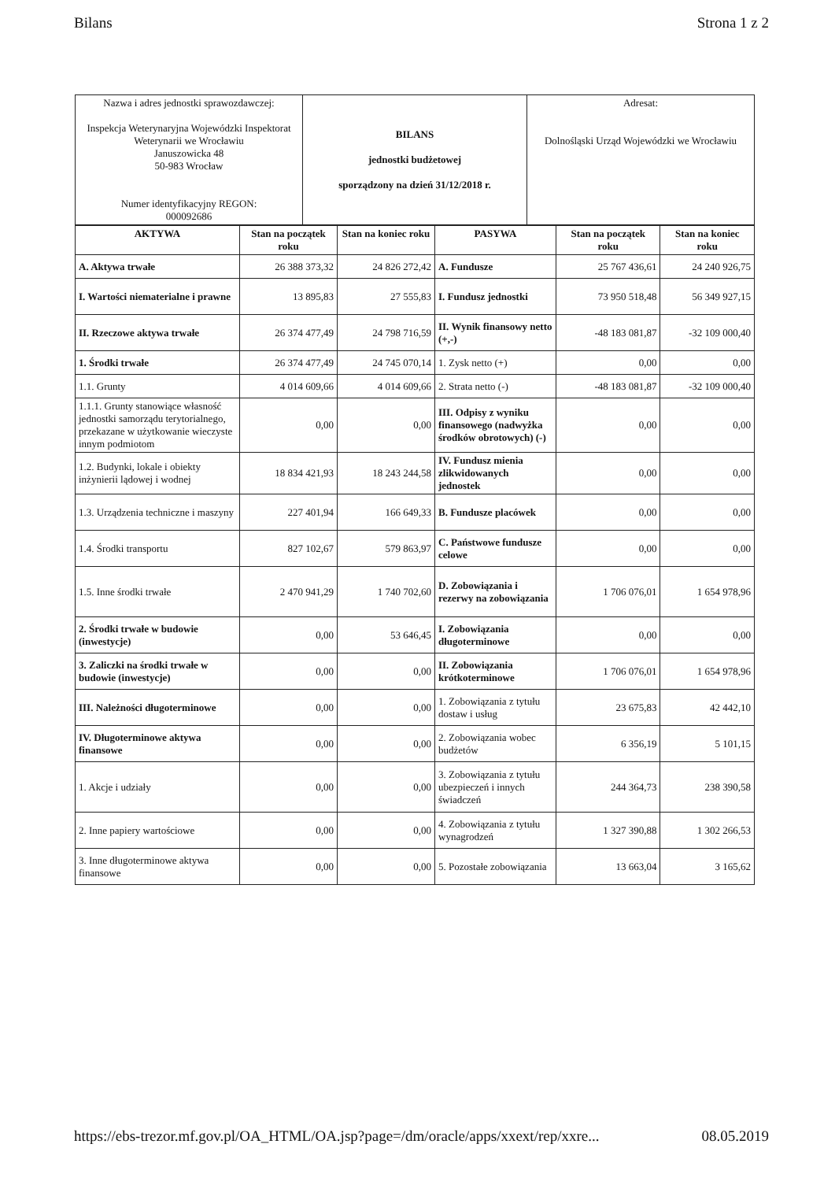Bilans Strona 1 z 2
| Nazwa i adres jednostki sprawozdawczej: Inspekcja Weterynaryjna Wojewódzki Inspektorat Weterynarii we Wrocławiu Januszowicka 48 50-983 Wrocław Numer identyfikacyjny REGON: 000092686 | BILANS jednostki budżetowej sporządzony na dzień 31/12/2018 r. | Adresat: Dolnośląski Urząd Wojewódzki we Wrocławiu |
| AKTYWA | Stan na początek roku | Stan na koniec roku | PASYWA | Stan na początek roku | Stan na koniec roku |
| --- | --- | --- | --- | --- | --- |
| A. Aktywa trwałe | 26 388 373,32 | 24 826 272,42 | A. Fundusze | 25 767 436,61 | 24 240 926,75 |
| I. Wartości niematerialne i prawne | 13 895,83 | 27 555,83 | I. Fundusz jednostki | 73 950 518,48 | 56 349 927,15 |
| II. Rzeczowe aktywa trwałe | 26 374 477,49 | 24 798 716,59 | II. Wynik finansowy netto (+,-) | -48 183 081,87 | -32 109 000,40 |
| 1. Środki trwałe | 26 374 477,49 | 24 745 070,14 | 1. Zysk netto (+) | 0,00 | 0,00 |
| 1.1. Grunty | 4 014 609,66 | 4 014 609,66 | 2. Strata netto (-) | -48 183 081,87 | -32 109 000,40 |
| 1.1.1. Grunty stanowiące własność jednostki samorządu terytorialnego, przekazane w użytkowanie wieczyste innym podmiotom | 0,00 | 0,00 | III. Odpisy z wyniku finansowego (nadwyżka środków obrotowych) (-) | 0,00 | 0,00 |
| 1.2. Budynki, lokale i obiekty inżynierii lądowej i wodnej | 18 834 421,93 | 18 243 244,58 | IV. Fundusz mienia zlikwidowanych jednostek | 0,00 | 0,00 |
| 1.3. Urządzenia techniczne i maszyny | 227 401,94 | 166 649,33 | B. Fundusze placówek | 0,00 | 0,00 |
| 1.4. Środki transportu | 827 102,67 | 579 863,97 | C. Państwowe fundusze celowe | 0,00 | 0,00 |
| 1.5. Inne środki trwałe | 2 470 941,29 | 1 740 702,60 | D. Zobowiązania i rezerwy na zobowiązania | 1 706 076,01 | 1 654 978,96 |
| 2. Środki trwałe w budowie (inwestycje) | 0,00 | 53 646,45 | I. Zobowiązania długoterminowe | 0,00 | 0,00 |
| 3. Zaliczki na środki trwałe w budowie (inwestycje) | 0,00 | 0,00 | II. Zobowiązania krótkoterminowe | 1 706 076,01 | 1 654 978,96 |
| III. Należności długoterminowe | 0,00 | 0,00 | 1. Zobowiązania z tytułu dostaw i usług | 23 675,83 | 42 442,10 |
| IV. Długoterminowe aktywa finansowe | 0,00 | 0,00 | 2. Zobowiązania wobec budżetów | 6 356,19 | 5 101,15 |
| 1. Akcje i udziały | 0,00 | 0,00 | 3. Zobowiązania z tytułu ubezpieczeń i innych świadczeń | 244 364,73 | 238 390,58 |
| 2. Inne papiery wartościowe | 0,00 | 0,00 | 4. Zobowiązania z tytułu wynagrodzeń | 1 327 390,88 | 1 302 266,53 |
| 3. Inne długoterminowe aktywa finansowe | 0,00 | 0,00 | 5. Pozostałe zobowiązania | 13 663,04 | 3 165,62 |
https://ebs-trezor.mf.gov.pl/OA_HTML/OA.jsp?page=/dm/oracle/apps/xxext/rep/xxre... 08.05.2019